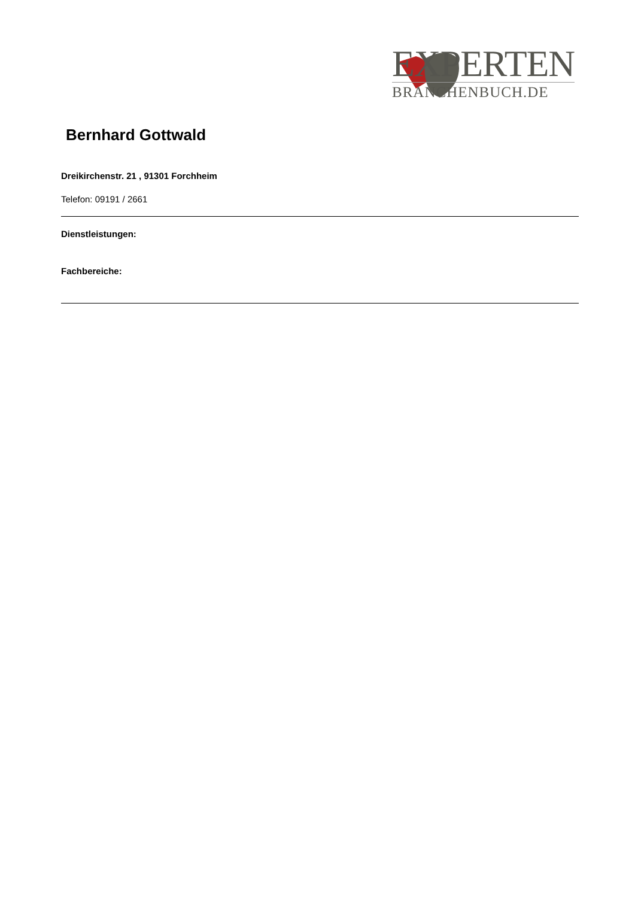EXPERTEN
BRANCHENBUCH.DE
Bernhard Gottwald
Dreikirchenstr. 21 , 91301 Forchheim
Telefon: 09191 / 2661
Dienstleistungen:
Fachbereiche: